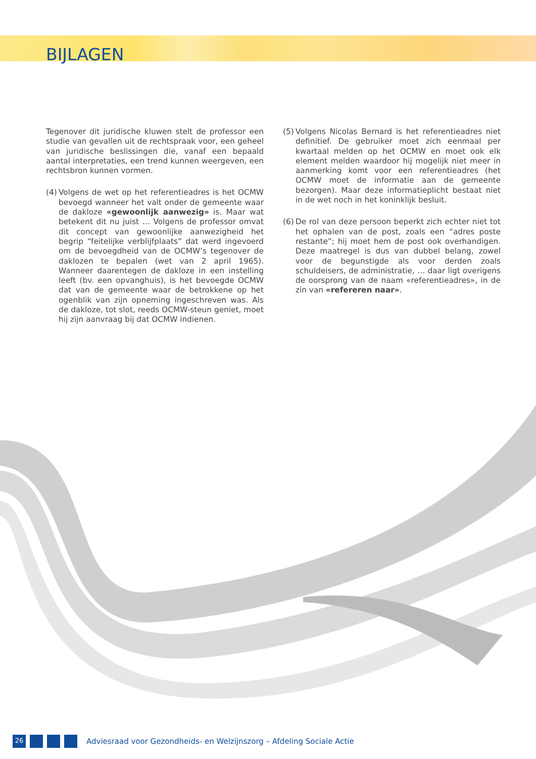BIJLAGEN
Tegenover dit juridische kluwen stelt de professor een studie van gevallen uit de rechtspraak voor, een geheel van juridische beslissingen die, vanaf een bepaald aantal interpretaties, een trend kunnen weergeven, een rechtsbron kunnen vormen.
(4)
Volgens de wet op het referentieadres is het OCMW bevoegd wanneer het valt onder de gemeente waar de dakloze «gewoonlijk aanwezig» is. Maar wat betekent dit nu juist … Volgens de professor omvat dit concept van gewoonlijke aanwezigheid het begrip “feitelijke verblijfplaats” dat werd ingevoerd om de bevoegdheid van de OCMW’s tegenover de daklozen te bepalen (wet van 2 april 1965). Wanneer daarentegen de dakloze in een instelling leeft (bv. een opvanghuis), is het bevoegde OCMW dat van de gemeente waar de betrokkene op het ogenblik van zijn opneming ingeschreven was. Als de dakloze, tot slot, reeds OCMW-steun geniet, moet hij zijn aanvraag bij dat OCMW indienen.
(5)
Volgens Nicolas Bernard is het referentieadres niet definitief. De gebruiker moet zich eenmaal per kwartaal melden op het OCMW en moet ook elk element melden waardoor hij mogelijk niet meer in aanmerking komt voor een referentieadres (het OCMW moet de informatie aan de gemeente bezorgen). Maar deze informatieplicht bestaat niet in de wet noch in het koninklijk besluit.
(6)
De rol van deze persoon beperkt zich echter niet tot het ophalen van de post, zoals een “adres poste restante”; hij moet hem de post ook overhandigen. Deze maatregel is dus van dubbel belang, zowel voor de begunstigde als voor derden zoals schuldeisers, de administratie, … daar ligt overigens de oorsprong van de naam «referentieadres», in de zin van «refereren naar».
26
Adviesraad voor Gezondheids- en Welzijnszorg – Afdeling Sociale Actie